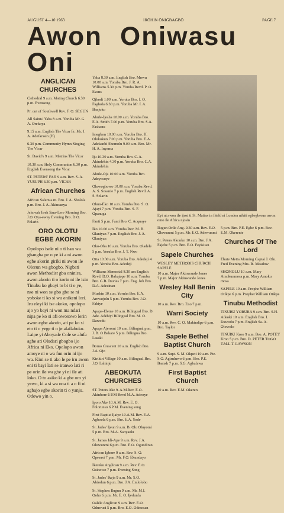AUGUST 4—10 1963 IROHIN ONIGBAGBO PAGE 7
Awon
Oni
Oniwasu
ANGLICAN CHURCHES
Cathedral 9 a.m. Mating Church 6.30 p.m. Evensong
Pr. ont of Southwell Rev. F. O. SEGUN
All Saints' Yaba 8 a.m. Yoruba Mr. G. A. Orekoya
9.15 a.m. English The Vicar Fr. Mr. J. A. Adefarasin (H)
6.30 p.m. Community Hymn Singing The Vicar
St. David's 9 a.m. Matrins The Vicar
10.30 a.m. Holy Communion 6.30 p.m. English Evensong the Vicar
ST. PETERS' FAJI 9 a.m. Rev. S. A. YUSUPH 6.30 p.m. VICAR
African Churches
African Salem a.m. Bro. J. A. Sholola p.m. Bro. J. A. Akinsanya
Jehovah Jireh Sara-Lere Morning Bro. J.O. Oya-ewey Evening Bro. D.O. Folarin
ORO OLOTU
EGBE AKORIN
Opolopo isele ni o ti han wa ghangba pe o ye ki a ni awon egbe akorin giriki ni awon ile Olorun wa gbogbo. Nigbati awon Methodist gba oninira, awon akorin ti o korin ni ile isin Tinubu ko gbayi to bi ti o ye, nse ni won se gbo gbo re ni yoboke ti ko si wu enikeni lori. Iru eleyi ki ise akoko, opolopo ajo yo bayi ni won ma ndari nipa pe ko si afi owosowo lerin awon egbe akorin, ati pe ko si eto ti o yege ti o je alailabuku. Laipe yi Aboyade Cole se alufa agbe ati Oludari gbogbo ijo Africa ni Eko. Opolopo awon amoye ni o wa fun orin ni ijo wa. Kini se ti ako le pe iru awon eni ti bayi lati se iranwo lati ri pe orin ile wa gbe yi ni ile ati loko. O to asiko ki a gbe oro yi yewo, ki a si wa ona ti a o fi ni agbajo egbe akorin ti o yanju.
Odowo yin o.
Yaba 8.30 a.m. English Bro. Mowu 10.00 a.m. Yoruba Bro. J. R. A. Williams 5.30 p.m. Yoruba Revd. P. O. Evans
Ojhodi 1.00 a.m. Yoruba Bro. I. O. Fagbola 6.30 p.m. Yoruba Mr. I. A. Banjoko
Abule-Ijesha 10.00 a.m. Yoruba Bro. E.A. Smith 7.00 p.m. Yoruba Bro. S.A. Fashanu
Imegbon 10.00 a.m. Yoruba Bro. H. Olukokun 7.00 p.m. Yoruba Bro. E.A. Adekanbi Shomolu 9.00 a.m. Bro. Mr. H. A. Inyama
Iju 10.30 a.m. Yoruba Bro. C. A. Akindehin 4.30 p.m. Yoruba Bro. C.A. Akindehin
Abule-Oja 10.00 a.m. Yoruba Bro. Adeyosoye
Oluwogbowo 10.00 a.m. Yoruba Revd. A. S. Sosanie 7 p.m. English Revd. A. S. Solarin
Obun-Eko 10 a.m. Yoruba Bro. S. O. Ajayi 7 p.m. Yoruba Bro. S. F. Opanuga
Fanti 5 p.m. Fanti Bro. C. Acquaye
Iko 10.00 a.m. Yoruba Rev. M. B. Olaniyan 7 p.m. English Bro. J. A. Olaniyan
Oko-Oba 10 a.m. Yoruba Bro. Oladele 5 p.m. Yoruba Bro. J. T. Nwo
Otta 10.30 a.m. Yoruba Bro. Adedeji 4 p.m. Yoruba Bro. Adedeji
Williams Memorial 8.30 am English Revd. D.O. Babajope 10 a.m. Yoruba Bro. G.B. Davies 7 p.m. Eng. Joh Bro. D.A. Adesinan
Mushin 10 a.m. Yoruba Bro. E.A. Arowojolu 5 p.m. Yoruba Bro. J.O. Fakiye
Apapa-Eleme 10 a.m. Bilingual Bro. D. Ade. Adebiyi Bilingual Bro. M. O. Dawodu
Apapa Ajeromi 10 a.m. Bilingual p.m. J. B. O Bakare 5 p.m. Bilingua Bro. Lasaki
Borno Crescent 10 a.m. English Bro. J.A. Ojo
Kirikiri Village 10 a.m. Bilingual Bro. J.O. Lahinjo
ABEOKUTA CHURCHES
ST. Peters Ake 9. A.M.Rev. E.O. Akinbore 6 P.M Revd M.A. Adeoye
Iporo Ake 10.A.M. Rev. E. O. Folorunso 6 P.M. Evening song
First Baptist Ijaiye 10.A.M. Rev. E.A. Agboola 6 p.m. Bro. E.A. Sode
St. Judes' Ijeun 9 a.m. B. Olu Oluyomi 5 p.m. Bro. M.A. Sanyaolu
St. James Idi-Ape 9 a.m. Rev. J.A. Oluwunmi 6 p.m. Bro. E.O. Ogundiran
African Igbore 9 a.m. Rev. S. O. Opesusi 7 p.m. Mr. F.O. Ekundayo
Ikereku Anglican 9 a.m. Rev. E.O. Osinowo 7 p.m. Evening Song
St. Judes' Ikeja 9 a.m. Mr. S.O. Abiodun 6 p.m. Bro. J.A. Enilolobo
St. Stephen Ilugun 9 a.m. Mr. M.I. Ooho 6 p.m. Mr. E. O. Ijedunfa
Oalele Anglican 9 a.m. Rev. E.O. Oduwusi 5 p.m. Bro. E.O. Odesesan
Eyi ni awon ile ijosi ti St. Matins in fiteld ni London nibiti egbegberun awon omo ile Africa njosin
Ilugun Orile Ang. 9.30 a.m. Rev. E.O. Oluwunmi 5 p.m. Mr. E.O. Adewunmi
St. Peters Akonko 10 a.m. Bro. J.A. Fajebe 5 p.m. Bro. E.O. Feyisitan
Sapele Churches
WESLEY METHODIS CHURCH SAPELE
10 a.m. Major Akinwande Jones
7 p.m. Major Akinwande Jones
Wesley Hall Benin City
10 a.m. Rev. Bro. Eno 7 p.m.
Warri Society
10 a.m. Rev. C. O. Makindipe 6 p.m. Bro. Taylor
Sapele Bethel Baptist Church
9 a.m. Supt. S. M. Okpeti 10 a.m. Pte. S.O. Agiruluwo 6 p.m. Bro. P.E. Bamsh 7 p.m. S.G. Agbalawa
First Baptist Church
10 a.m. Rev. E.M. Okeren
5 p.m. Bro. P.E. Egbe 6 p.m. Rev. E.M. Okerente
Churches Of The Lord
Ebute Metta Morning Captai J. Olu. Fred Evening Mrs. R. Meadow
SHOMOLU 10 a.m. Mary Amokunmosa p.m. Mary Amoku mosa
SAPELE 10 a.m. Prophe William Otikpe 6 p.m. Prophet William Otikpe
Tinubu Methodist
TINUBU YORUBA 9 a.m. Bro. S.H. Adeoki 10 a.m. English Bro. I. Dawodu 7 p.m. English Sa. A. Olowolo
TINUBU Kroo 9 a.m. Bro. A. POTEY Kroo 5 p.m. Bro. D. PETER TOGO T.M.L.T. LAWSON